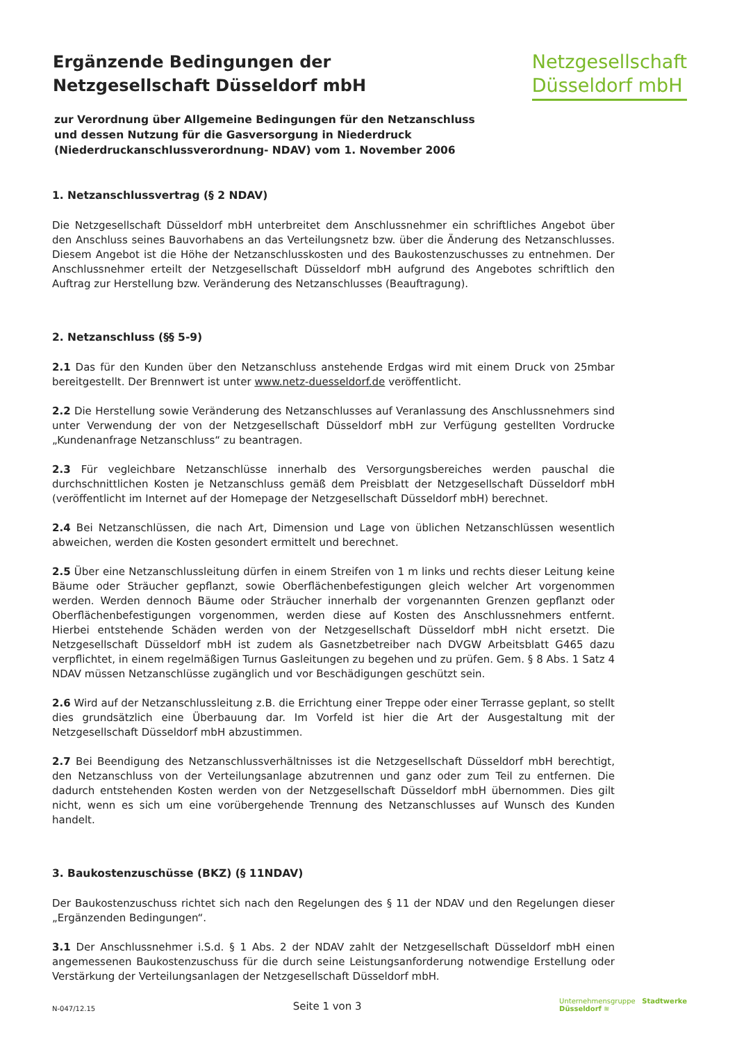Ergänzende Bedingungen der
Netzgesellschaft Düsseldorf mbH
Netzgesellschaft
Düsseldorf mbH
zur Verordnung über Allgemeine Bedingungen für den Netzanschluss
und dessen Nutzung für die Gasversorgung in Niederdruck
(Niederdruckanschlussverordnung- NDAV) vom 1. November 2006
1. Netzanschlussvertrag (§ 2 NDAV)
Die Netzgesellschaft Düsseldorf mbH unterbreitet dem Anschlussnehmer ein schriftliches Angebot über den Anschluss seines Bauvorhabens an das Verteilungsnetz bzw. über die Änderung des Netzanschlusses. Diesem Angebot ist die Höhe der Netzanschlusskosten und des Baukostenzuschusses zu entnehmen. Der Anschlussnehmer erteilt der Netzgesellschaft Düsseldorf mbH aufgrund des Angebotes schriftlich den Auftrag zur Herstellung bzw. Veränderung des Netzanschlusses (Beauftragung).
2. Netzanschluss (§§ 5-9)
2.1 Das für den Kunden über den Netzanschluss anstehende Erdgas wird mit einem Druck von 25mbar bereitgestellt. Der Brennwert ist unter www.netz-duesseldorf.de veröffentlicht.
2.2 Die Herstellung sowie Veränderung des Netzanschlusses auf Veranlassung des Anschlussnehmers sind unter Verwendung der von der Netzgesellschaft Düsseldorf mbH zur Verfügung gestellten Vordrucke „Kundenanfrage Netzanschluss“ zu beantragen.
2.3 Für vegleichbare Netzanschlüsse innerhalb des Versorgungsbereiches werden pauschal die durchschnittlichen Kosten je Netzanschluss gemäß dem Preisblatt der Netzgesellschaft Düsseldorf mbH (veröffentlicht im Internet auf der Homepage der Netzgesellschaft Düsseldorf mbH) berechnet.
2.4 Bei Netzanschlüssen, die nach Art, Dimension und Lage von üblichen Netzanschlüssen wesentlich abweichen, werden die Kosten gesondert ermittelt und berechnet.
2.5 Über eine Netzanschlussleitung dürfen in einem Streifen von 1 m links und rechts dieser Leitung keine Bäume oder Sträucher gepflanzt, sowie Oberflächenbefestigungen gleich welcher Art vorgenommen werden. Werden dennoch Bäume oder Sträucher innerhalb der vorgenannten Grenzen gepflanzt oder Oberflächenbefestigungen vorgenommen, werden diese auf Kosten des Anschlussnehmers entfernt. Hierbei entstehende Schäden werden von der Netzgesellschaft Düsseldorf mbH nicht ersetzt. Die Netzgesellschaft Düsseldorf mbH ist zudem als Gasnetzbetreiber nach DVGW Arbeitsblatt G465 dazu verpflichtet, in einem regelmäßigen Turnus Gasleitungen zu begehen und zu prüfen. Gem. § 8 Abs. 1 Satz 4 NDAV müssen Netzanschlüsse zugänglich und vor Beschädigungen geschützt sein.
2.6 Wird auf der Netzanschlussleitung z.B. die Errichtung einer Treppe oder einer Terrasse geplant, so stellt dies grundsätzlich eine Überbauung dar. Im Vorfeld ist hier die Art der Ausgestaltung mit der Netzgesellschaft Düsseldorf mbH abzustimmen.
2.7 Bei Beendigung des Netzanschlussverhältnisses ist die Netzgesellschaft Düsseldorf mbH berechtigt, den Netzanschluss von der Verteilungsanlage abzutrennen und ganz oder zum Teil zu entfernen. Die dadurch entstehenden Kosten werden von der Netzgesellschaft Düsseldorf mbH übernommen. Dies gilt nicht, wenn es sich um eine vorübergehende Trennung des Netzanschlusses auf Wunsch des Kunden handelt.
3. Baukostenzuschüsse (BKZ) (§ 11NDAV)
Der Baukostenzuschuss richtet sich nach den Regelungen des § 11 der NDAV und den Regelungen dieser „Ergänzenden Bedingungen“.
3.1 Der Anschlussnehmer i.S.d. § 1 Abs. 2 der NDAV zahlt der Netzgesellschaft Düsseldorf mbH einen angemessenen Baukostenzuschuss für die durch seine Leistungsanforderung notwendige Erstellung oder Verstärkung der Verteilungsanlagen der Netzgesellschaft Düsseldorf mbH.
N-047/12.15 Seite 1 von 3 Unternehmensgruppe Stadtwerke
Düsseldorf ≋